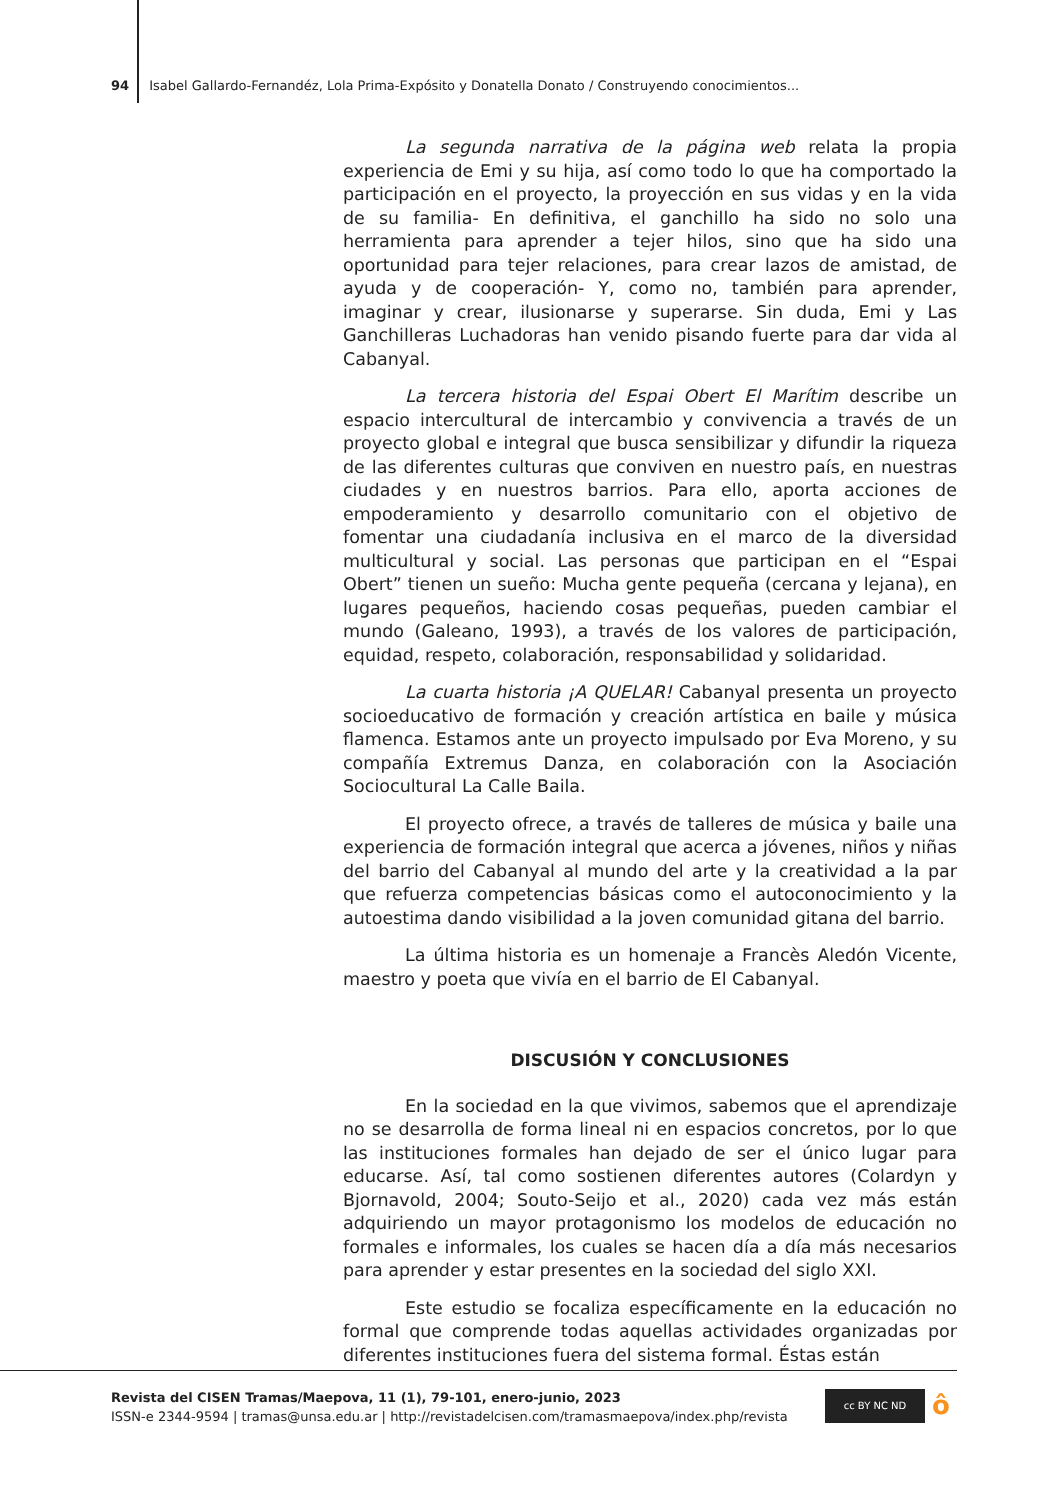94 Isabel Gallardo-Fernandéz, Lola Prima-Expósito y Donatella Donato / Construyendo conocimientos...
La segunda narrativa de la página web relata la propia experiencia de Emi y su hija, así como todo lo que ha comportado la participación en el proyecto, la proyección en sus vidas y en la vida de su familia- En definitiva, el ganchillo ha sido no solo una herramienta para aprender a tejer hilos, sino que ha sido una oportunidad para tejer relaciones, para crear lazos de amistad, de ayuda y de cooperación- Y, como no, también para aprender, imaginar y crear, ilusionarse y superarse. Sin duda, Emi y Las Ganchilleras Luchadoras han venido pisando fuerte para dar vida al Cabanyal.
La tercera historia del Espai Obert El Marítim describe un espacio intercultural de intercambio y convivencia a través de un proyecto global e integral que busca sensibilizar y difundir la riqueza de las diferentes culturas que conviven en nuestro país, en nuestras ciudades y en nuestros barrios. Para ello, aporta acciones de empoderamiento y desarrollo comunitario con el objetivo de fomentar una ciudadanía inclusiva en el marco de la diversidad multicultural y social. Las personas que participan en el “Espai Obert” tienen un sueño: Mucha gente pequeña (cercana y lejana), en lugares pequeños, haciendo cosas pequeñas, pueden cambiar el mundo (Galeano, 1993), a través de los valores de participación, equidad, respeto, colaboración, responsabilidad y solidaridad.
La cuarta historia ¡A QUELAR! Cabanyal presenta un proyecto socioeducativo de formación y creación artística en baile y música flamenca. Estamos ante un proyecto impulsado por Eva Moreno, y su compañía Extremus Danza, en colaboración con la Asociación Sociocultural La Calle Baila.
El proyecto ofrece, a través de talleres de música y baile una experiencia de formación integral que acerca a jóvenes, niños y niñas del barrio del Cabanyal al mundo del arte y la creatividad a la par que refuerza competencias básicas como el autoconocimiento y la autoestima dando visibilidad a la joven comunidad gitana del barrio.
La última historia es un homenaje a Francès Aledón Vicente, maestro y poeta que vivía en el barrio de El Cabanyal.
DISCUSIÓN Y CONCLUSIONES
En la sociedad en la que vivimos, sabemos que el aprendizaje no se desarrolla de forma lineal ni en espacios concretos, por lo que las instituciones formales han dejado de ser el único lugar para educarse. Así, tal como sostienen diferentes autores (Colardyn y Bjornavold, 2004; Souto-Seijo et al., 2020) cada vez más están adquiriendo un mayor protagonismo los modelos de educación no formales e informales, los cuales se hacen día a día más necesarios para aprender y estar presentes en la sociedad del siglo XXI.
Este estudio se focaliza específicamente en la educación no formal que comprende todas aquellas actividades organizadas por diferentes instituciones fuera del sistema formal. Éstas están
Revista del CISEN Tramas/Maepova, 11 (1), 79-101, enero-junio, 2023
ISSN-e 2344-9594 | tramas@unsa.edu.ar | http://revistadelcisen.com/tramasmaepova/index.php/revista
cc BY NC ND ô